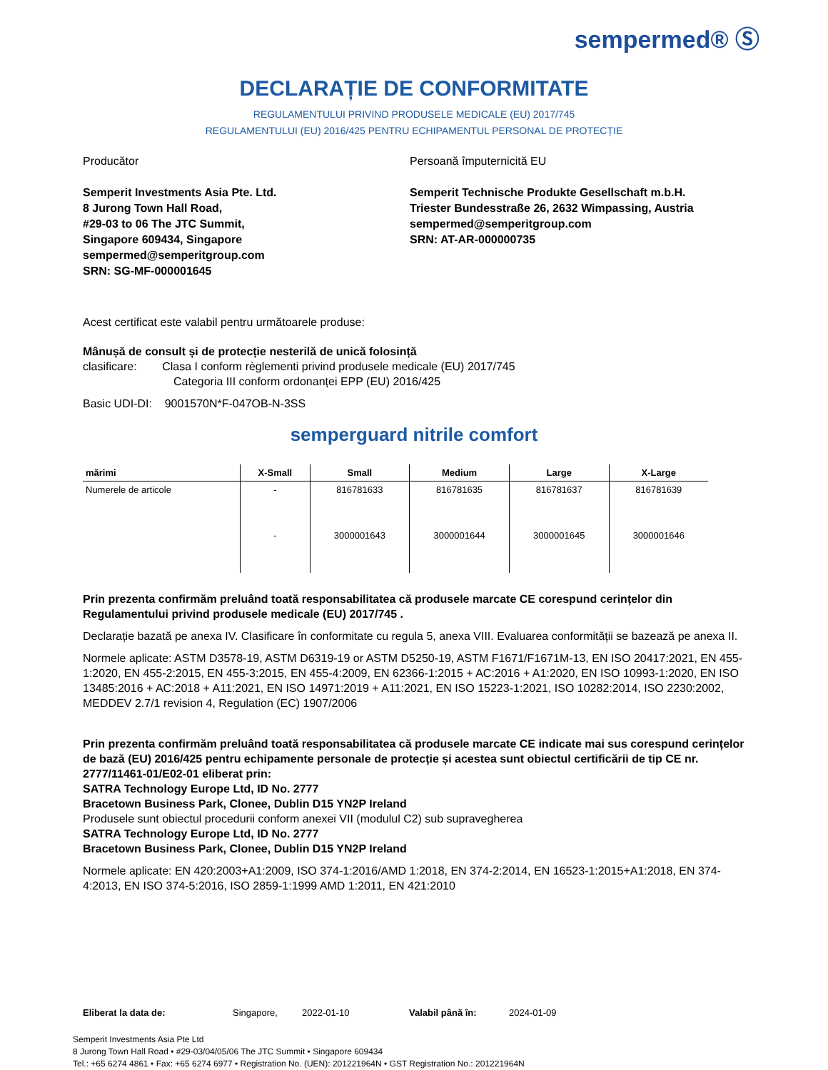sempermed® Ⓢ
DECLARAȚIE DE CONFORMITATE
REGULAMENTULUI PRIVIND PRODUSELE MEDICALE (EU) 2017/745
REGULAMENTULUI (EU) 2016/425 PENTRU ECHIPAMENTUL PERSONAL DE PROTECȚIE
Producător
Semperit Investments Asia Pte. Ltd.
8 Jurong Town Hall Road,
#29-03 to 06 The JTC Summit,
Singapore 609434, Singapore
sempermed@semperitgroup.com
SRN: SG-MF-000001645
Persoană împuternicită EU
Semperit Technische Produkte Gesellschaft m.b.H.
Triester Bundesstraße 26, 2632 Wimpassing, Austria
sempermed@semperitgroup.com
SRN: AT-AR-000000735
Acest certificat este valabil pentru următoarele produse:
Mânușă de consult și de protecție nesterilă de unică folosință
clasificare: Clasa I conform règlementi privind produsele medicale (EU) 2017/745
Categoria III conform ordonanței EPP (EU) 2016/425
Basic UDI-DI: 9001570N*F-047OB-N-3SS
semperguard nitrile comfort
| mărimi | X-Small | Small | Medium | Large | X-Large |
| --- | --- | --- | --- | --- | --- |
| Numerele de articole | - | 816781633 | 816781635 | 816781637 | 816781639 |
| | - | 3000001643 | 3000001644 | 3000001645 | 3000001646 |
Prin prezenta confirmăm preluând toată responsabilitatea că produsele marcate CE corespund cerințelor din Regulamentului privind produsele medicale (EU) 2017/745 .
Declarație bazată pe anexa IV. Clasificare în conformitate cu regula 5, anexa VIII. Evaluarea conformității se bazează pe anexa II.
Normele aplicate: ASTM D3578-19, ASTM D6319-19 or ASTM D5250-19, ASTM F1671/F1671M-13, EN ISO 20417:2021, EN 455-1:2020, EN 455-2:2015, EN 455-3:2015, EN 455-4:2009, EN 62366-1:2015 + AC:2016 + A1:2020, EN ISO 10993-1:2020, EN ISO 13485:2016 + AC:2018 + A11:2021, EN ISO 14971:2019 + A11:2021, EN ISO 15223-1:2021, ISO 10282:2014, ISO 2230:2002, MEDDEV 2.7/1 revision 4, Regulation (EC) 1907/2006
Prin prezenta confirmăm preluând toată responsabilitatea că produsele marcate CE indicate mai sus corespund cerințelor de bază (EU) 2016/425 pentru echipamente personale de protecție și acestea sunt obiectul certificării de tip CE nr. 2777/11461-01/E02-01 eliberat prin:
SATRA Technology Europe Ltd, ID No. 2777
Bracetown Business Park, Clonee, Dublin D15 YN2P Ireland
Produsele sunt obiectul procedurii conform anexei VII (modulul C2) sub supravegherea
SATRA Technology Europe Ltd, ID No. 2777
Bracetown Business Park, Clonee, Dublin D15 YN2P Ireland
Normele aplicate: EN 420:2003+A1:2009, ISO 374-1:2016/AMD 1:2018, EN 374-2:2014, EN 16523-1:2015+A1:2018, EN 374-4:2013, EN ISO 374-5:2016, ISO 2859-1:1999 AMD 1:2011, EN 421:2010
Eliberat la data de: Singapore, 2022-01-10 Valabil până în: 2024-01-09
Semperit Investments Asia Pte Ltd
8 Jurong Town Hall Road • #29-03/04/05/06 The JTC Summit • Singapore 609434
Tel.: +65 6274 4861 • Fax: +65 6274 6977 • Registration No. (UEN): 201221964N • GST Registration No.: 201221964N